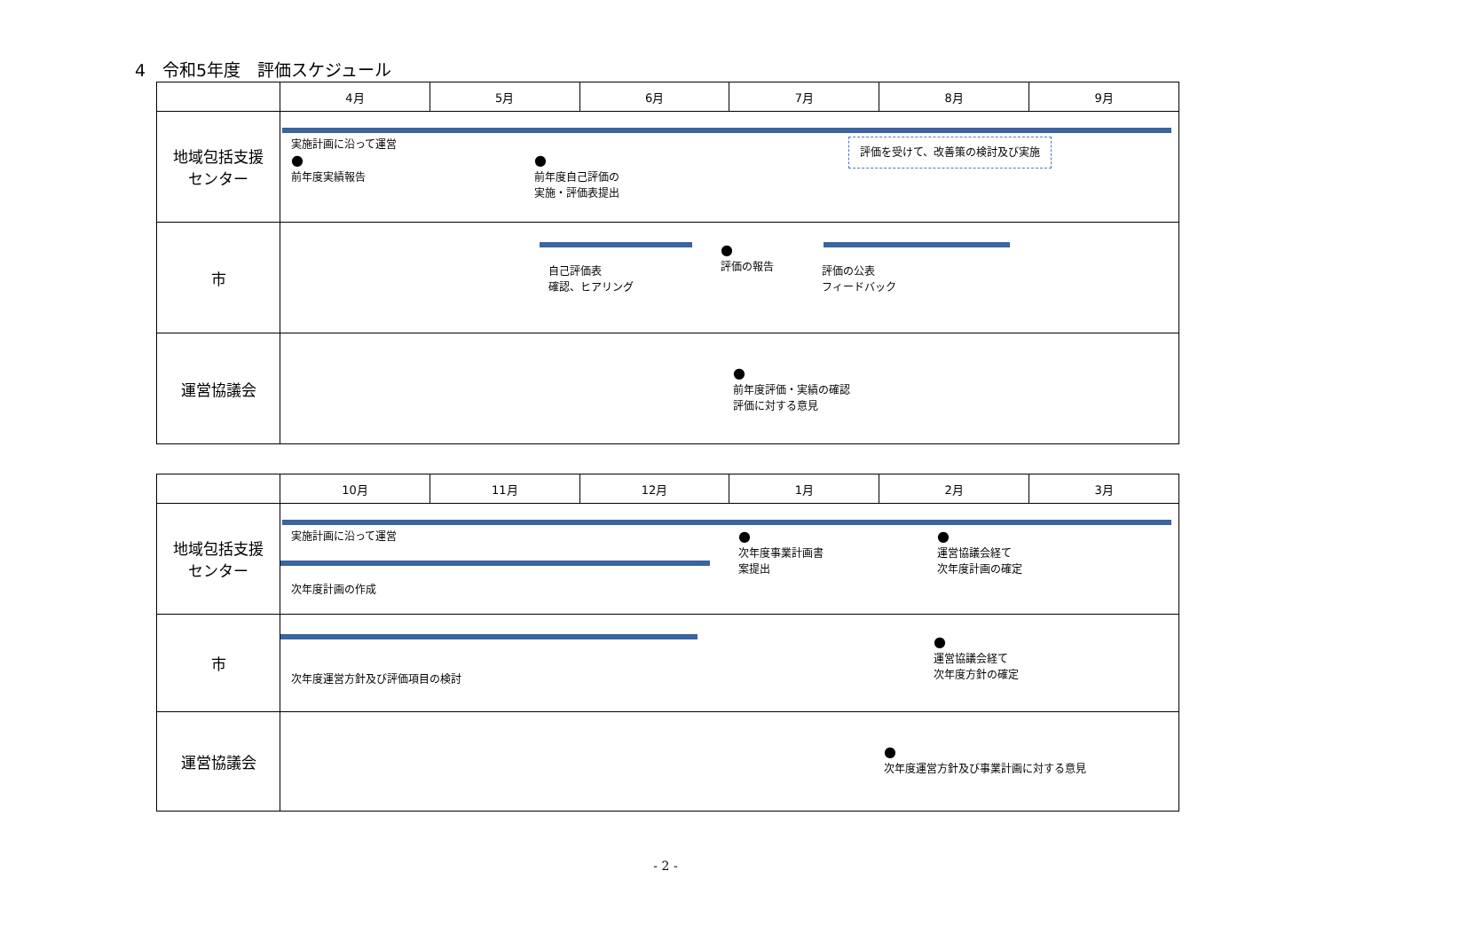4　令和5年度　評価スケジュール
| | 4月 | 5月 | 6月 | 7月 | 8月 | 9月 |
| --- | --- | --- | --- | --- | --- | --- |
| 地域包括支援 センター | 実施計画に沿って運営 ● 前年度実績報告 ● 前年度自己評価の 実施・評価表提出 評価を受けて、改善策の検討及び実施 | | | | | |
| 市 | 自己評価表 確認、ヒアリング ● 評価の報告 評価の公表 フィードバック | | | | | |
| 運営協議会 | ● 前年度評価・実績の確認 評価に対する意見 | | | | | |
| | 10月 | 11月 | 12月 | 1月 | 2月 | 3月 |
| --- | --- | --- | --- | --- | --- | --- |
| 地域包括支援 センター | 実施計画に沿って運営 次年度計画の作成 ● 次年度事業計画書 案提出 ● 運営協議会経て 次年度計画の確定 | | | | | |
| 市 | 次年度運営方針及び評価項目の検討 ● 運営協議会経て 次年度方針の確定 | | | | | |
| 運営協議会 | ● 次年度運営方針及び事業計画に対する意見 | | | | | |
- 2 -